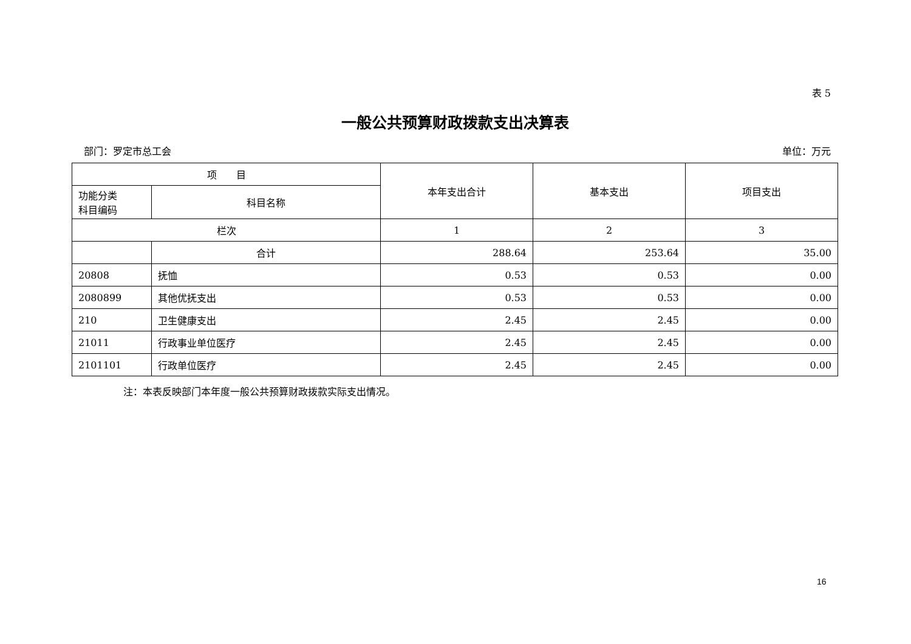表 5
一般公共预算财政拨款支出决算表
部门：罗定市总工会 单位：万元
| 项 目 | | 本年支出合计 | 基本支出 | 项目支出 |
| --- | --- | --- | --- | --- |
| 功能分类 科目编码 | 科目名称 | | | |
| 栏次 | | 1 | 2 | 3 |
| | 合计 | 288.64 | 253.64 | 35.00 |
| 20808 | 抚恤 | 0.53 | 0.53 | 0.00 |
| 2080899 | 其他优抚支出 | 0.53 | 0.53 | 0.00 |
| 210 | 卫生健康支出 | 2.45 | 2.45 | 0.00 |
| 21011 | 行政事业单位医疗 | 2.45 | 2.45 | 0.00 |
| 2101101 | 行政单位医疗 | 2.45 | 2.45 | 0.00 |
注：本表反映部门本年度一般公共预算财政拨款实际支出情况。
16